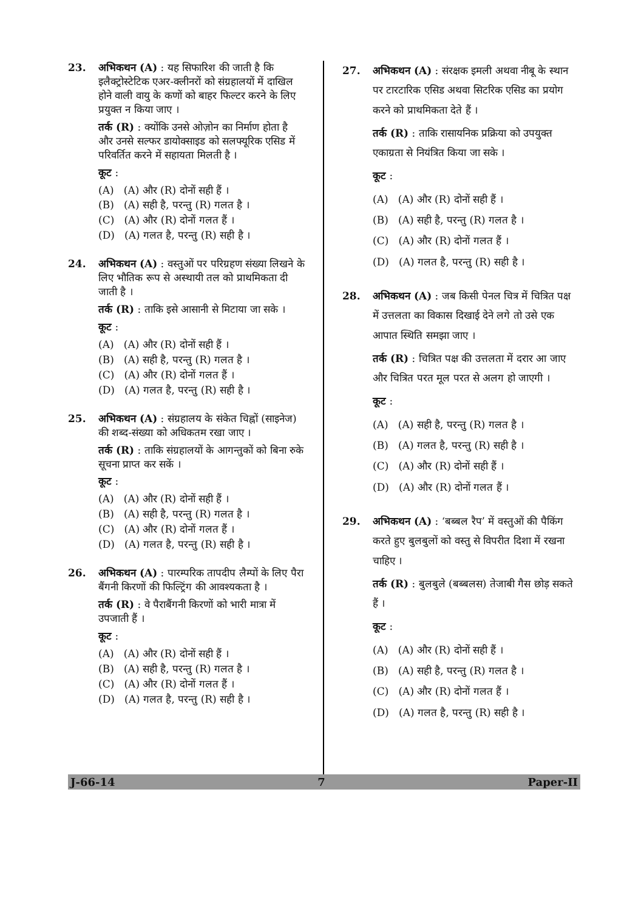23. अभिकथन (A) : यह सिफारिश की जाती है कि इलैक्ट्रोस्टेटिक एअर-क्लीनरों को संग्रहालयों में दाखिल होने वाली वायु के कणों को बाहर फिल्टर करने के लिए प्रयुक्त न किया जाए ।
तर्क (R) : क्योंकि उनसे ओज़ोन का निर्माण होता है और उनसे सल्फर डायोक्साइड को सलफ्यूरिक एसिड में परिवर्तित करने में सहायता मिलती है ।
कूट :
(A) (A) और (R) दोनों सही हैं ।
(B) (A) सही है, परन्तु (R) गलत है ।
(C) (A) और (R) दोनों गलत हैं ।
(D) (A) गलत है, परन्तु (R) सही है ।
24. अभिकथन (A) : वस्तुओं पर परिग्रहण संख्या लिखने के लिए भौतिक रूप से अस्थायी तल को प्राथमिकता दी जाती है ।
तर्क (R) : ताकि इसे आसानी से मिटाया जा सके ।
कूट :
(A) (A) और (R) दोनों सही हैं ।
(B) (A) सही है, परन्तु (R) गलत है ।
(C) (A) और (R) दोनों गलत हैं ।
(D) (A) गलत है, परन्तु (R) सही है ।
25. अभिकथन (A) : संग्रहालय के संकेत चिह्नों (साइनेज) की शब्द-संख्या को अधिकतम रखा जाए ।
तर्क (R) : ताकि संग्रहालयों के आगन्तुकों को बिना रुके सूचना प्राप्त कर सकें ।
कूट :
(A) (A) और (R) दोनों सही हैं ।
(B) (A) सही है, परन्तु (R) गलत है ।
(C) (A) और (R) दोनों गलत हैं ।
(D) (A) गलत है, परन्तु (R) सही है ।
26. अभिकथन (A) : पारम्परिक तापदीप लैम्पों के लिए पैरा बैंगनी किरणों की फिल्ट्रिंग की आवश्यकता है ।
तर्क (R) : वे पैराबैंगनी किरणों को भारी मात्रा में उपजाती हैं ।
कूट :
(A) (A) और (R) दोनों सही हैं ।
(B) (A) सही है, परन्तु (R) गलत है ।
(C) (A) और (R) दोनों गलत हैं ।
(D) (A) गलत है, परन्तु (R) सही है ।
27. अभिकथन (A) : संरक्षक इमली अथवा नीबू के स्थान पर टारटारिक एसिड अथवा सिटरिक एसिड का प्रयोग करने को प्राथमिकता देते हैं ।
तर्क (R) : ताकि रासायनिक प्रक्रिया को उपयुक्त एकाग्रता से नियंत्रित किया जा सके ।
कूट :
(A) (A) और (R) दोनों सही हैं ।
(B) (A) सही है, परन्तु (R) गलत है ।
(C) (A) और (R) दोनों गलत हैं ।
(D) (A) गलत है, परन्तु (R) सही है ।
28. अभिकथन (A) : जब किसी पेनल चित्र में चित्रित पक्ष में उत्तलता का विकास दिखाई देने लगे तो उसे एक आपात स्थिति समझा जाए ।
तर्क (R) : चित्रित पक्ष की उत्तलता में दरार आ जाए और चित्रित परत मूल परत से अलग हो जाएगी ।
कूट :
(A) (A) सही है, परन्तु (R) गलत है ।
(B) (A) गलत है, परन्तु (R) सही है ।
(C) (A) और (R) दोनों सही हैं ।
(D) (A) और (R) दोनों गलत हैं ।
29. अभिकथन (A) : ‘बब्बल रैप’ में वस्तुओं की पैकिंग करते हुए बुलबुलों को वस्तु से विपरीत दिशा में रखना चाहिए ।
तर्क (R) : बुलबुले (बब्बलस) तेजाबी गैस छोड़ सकते हैं ।
कूट :
(A) (A) और (R) दोनों सही हैं ।
(B) (A) सही है, परन्तु (R) गलत है ।
(C) (A) और (R) दोनों गलत हैं ।
(D) (A) गलत है, परन्तु (R) सही है ।
J-66-14 7 Paper-II